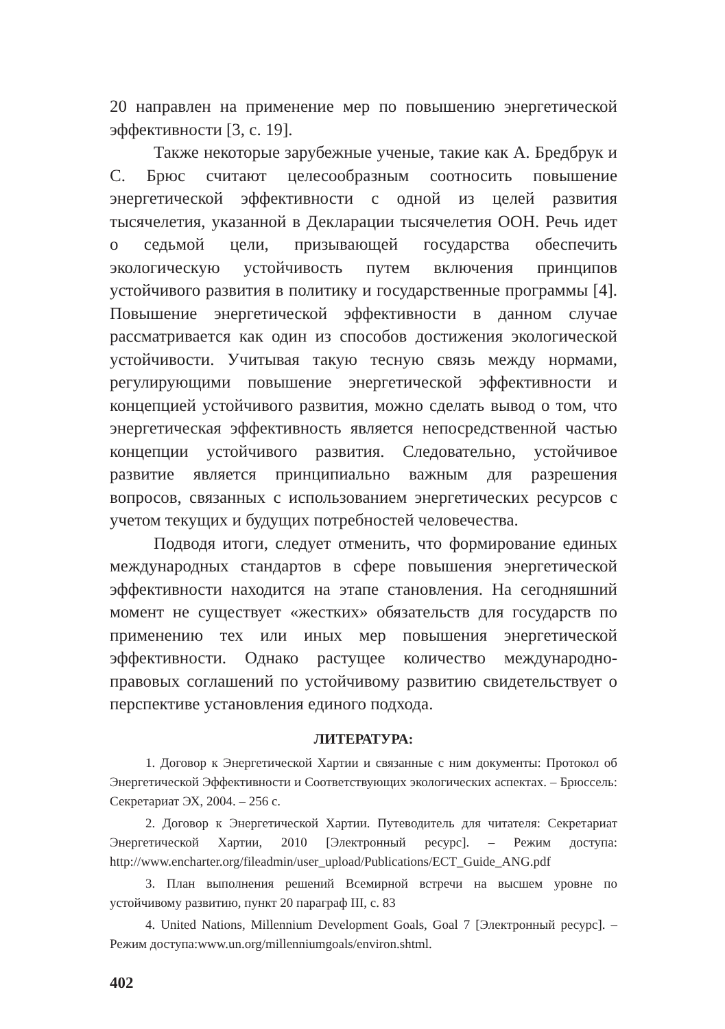20 направлен на применение мер по повышению энергетической эффективности [3, с. 19].
Также некоторые зарубежные ученые, такие как А. Бредбрук и С. Брюс считают целесообразным соотносить повышение энергетической эффективности с одной из целей развития тысячелетия, указанной в Декларации тысячелетия ООН. Речь идет о седьмой цели, призывающей государства обеспечить экологическую устойчивость путем включения принципов устойчивого развития в политику и государственные программы [4]. Повышение энергетической эффективности в данном случае рассматривается как один из способов достижения экологической устойчивости. Учитывая такую тесную связь между нормами, регулирующими повышение энергетической эффективности и концепцией устойчивого развития, можно сделать вывод о том, что энергетическая эффективность является непосредственной частью концепции устойчивого развития. Следовательно, устойчивое развитие является принципиально важным для разрешения вопросов, связанных с использованием энергетических ресурсов с учетом текущих и будущих потребностей человечества.
Подводя итоги, следует отменить, что формирование единых международных стандартов в сфере повышения энергетической эффективности находится на этапе становления. На сегодняшний момент не существует «жестких» обязательств для государств по применению тех или иных мер повышения энергетической эффективности. Однако растущее количество международно-правовых соглашений по устойчивому развитию свидетельствует о перспективе установления единого подхода.
ЛИТЕРАТУРА:
1. Договор к Энергетической Хартии и связанные с ним документы: Протокол об Энергетической Эффективности и Соответствующих экологических аспектах. – Брюссель: Секретариат ЭХ, 2004. – 256 с.
2. Договор к Энергетической Хартии. Путеводитель для читателя: Секретариат Энергетической Хартии, 2010 [Электронный ресурс]. – Режим доступа: http://www.encharter.org/fileadmin/user_upload/Publications/ECT_Guide_ANG.pdf
3. План выполнения решений Всемирной встречи на высшем уровне по устойчивому развитию, пункт 20 параграф III, с. 83
4. United Nations, Millennium Development Goals, Goal 7 [Электронный ресурс]. – Режим доступа:www.un.org/millenniumgoals/environ.shtml.
402